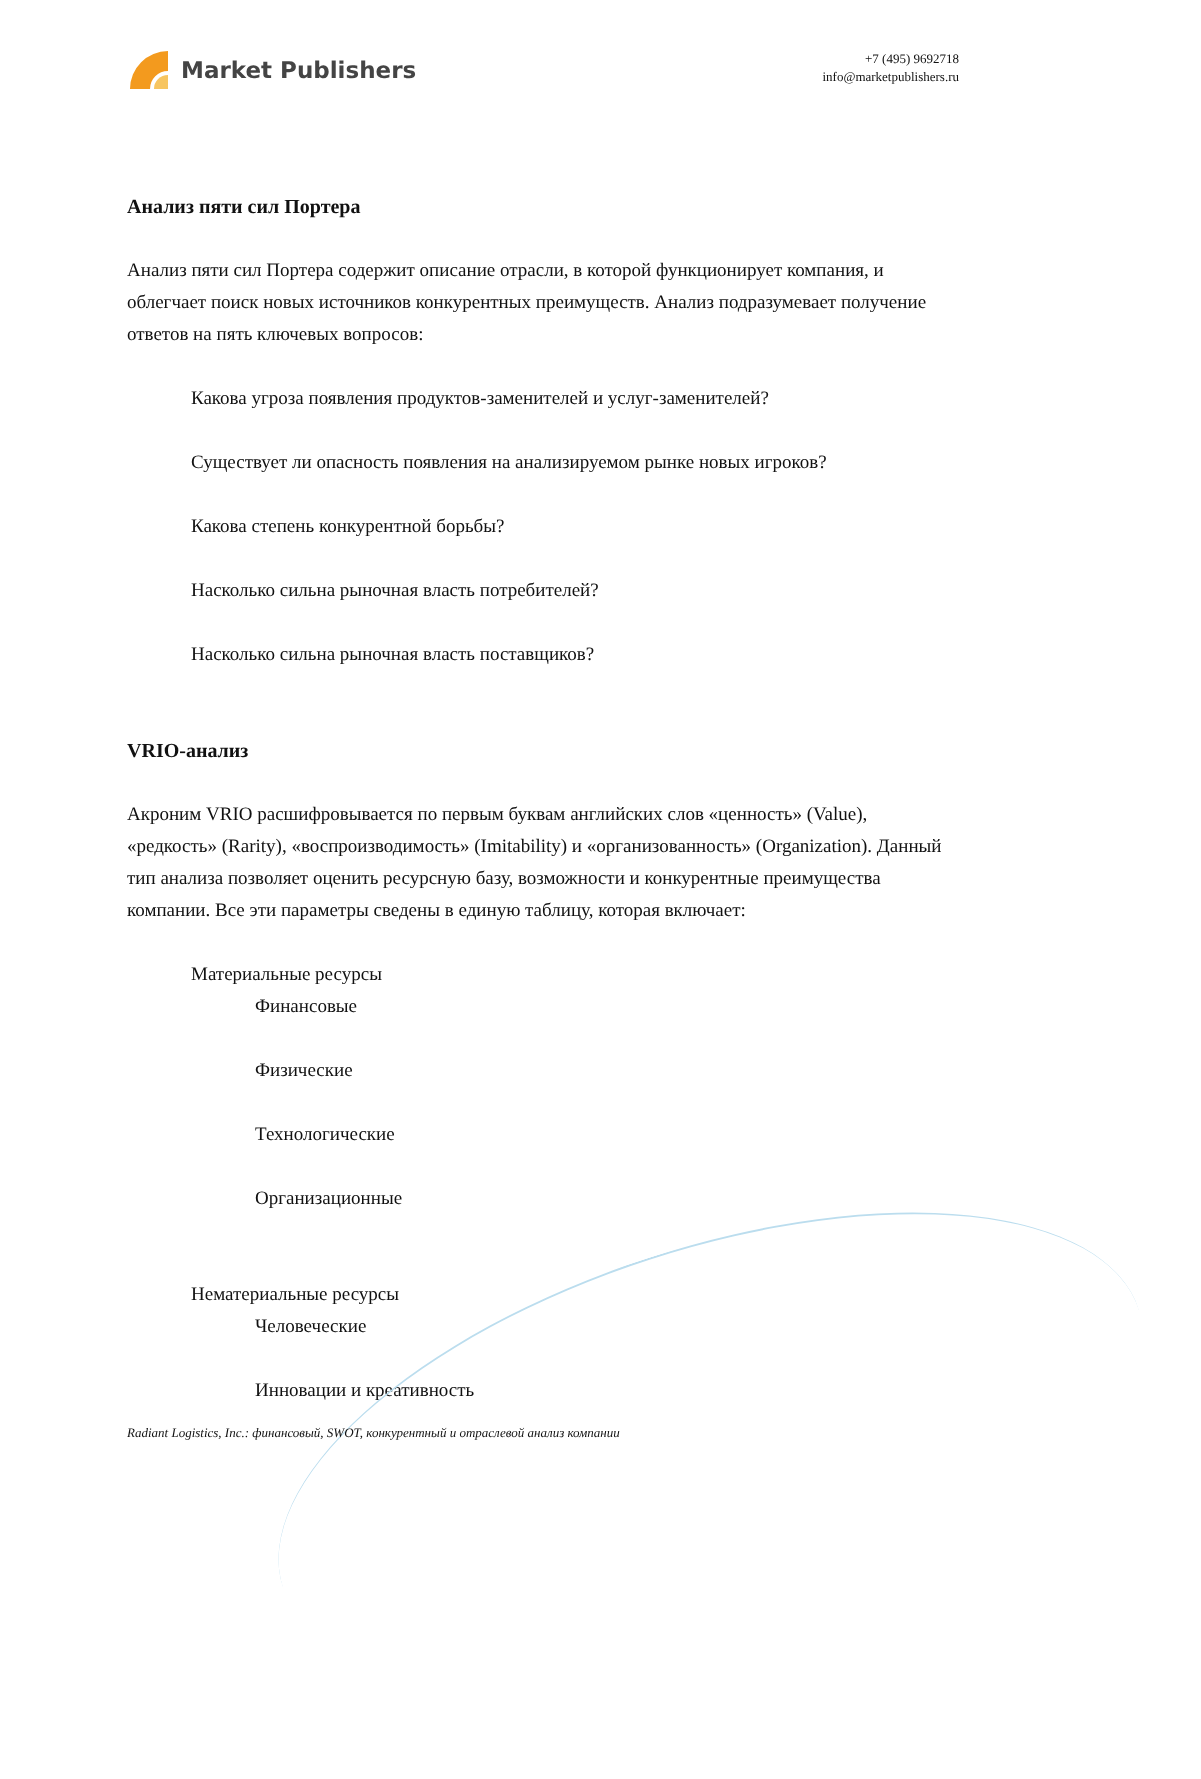Market Publishers
+7 (495) 9692718
info@marketpublishers.ru
Анализ пяти сил Портера
Анализ пяти сил Портера содержит описание отрасли, в которой функционирует компания, и облегчает поиск новых источников конкурентных преимуществ. Анализ подразумевает получение ответов на пять ключевых вопросов:
Какова угроза появления продуктов-заменителей и услуг-заменителей?
Существует ли опасность появления на анализируемом рынке новых игроков?
Какова степень конкурентной борьбы?
Насколько сильна рыночная власть потребителей?
Насколько сильна рыночная власть поставщиков?
VRIO-анализ
Акроним VRIO расшифровывается по первым буквам английских слов «ценность» (Value), «редкость» (Rarity), «воспроизводимость» (Imitability) и «организованность» (Organization). Данный тип анализа позволяет оценить ресурсную базу, возможности и конкурентные преимущества компании. Все эти параметры сведены в единую таблицу, которая включает:
Материальные ресурсы
Финансовые
Физические
Технологические
Организационные
Нематериальные ресурсы
Человеческие
Инновации и креативность
Radiant Logistics, Inc.: финансовый, SWOT, конкурентный и отраслевой анализ компании